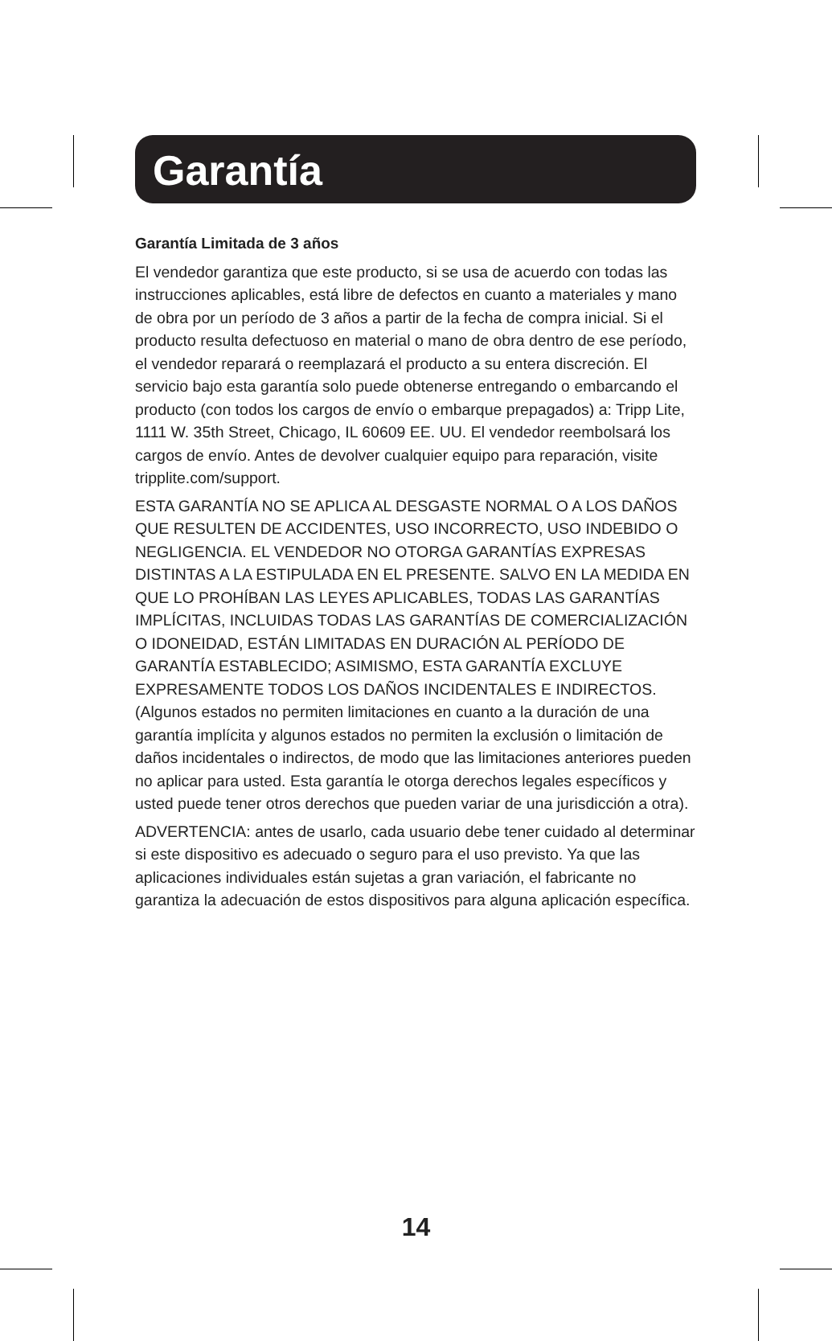Garantía
Garantía Limitada de 3 años
El vendedor garantiza que este producto, si se usa de acuerdo con todas las instrucciones aplicables, está libre de defectos en cuanto a materiales y mano de obra por un período de 3 años a partir de la fecha de compra inicial. Si el producto resulta defectuoso en material o mano de obra dentro de ese período, el vendedor reparará o reemplazará el producto a su entera discreción. El servicio bajo esta garantía solo puede obtenerse entregando o embarcando el producto (con todos los cargos de envío o embarque prepagados) a: Tripp Lite, 1111 W. 35th Street, Chicago, IL 60609 EE. UU. El vendedor reembolsará los cargos de envío. Antes de devolver cualquier equipo para reparación, visite tripplite.com/support.
ESTA GARANTÍA NO SE APLICA AL DESGASTE NORMAL O A LOS DAÑOS QUE RESULTEN DE ACCIDENTES, USO INCORRECTO, USO INDEBIDO O NEGLIGENCIA. EL VENDEDOR NO OTORGA GARANTÍAS EXPRESAS DISTINTAS A LA ESTIPULADA EN EL PRESENTE. SALVO EN LA MEDIDA EN QUE LO PROHÍBAN LAS LEYES APLICABLES, TODAS LAS GARANTÍAS IMPLÍCITAS, INCLUIDAS TODAS LAS GARANTÍAS DE COMERCIALIZACIÓN O IDONEIDAD, ESTÁN LIMITADAS EN DURACIÓN AL PERÍODO DE GARANTÍA ESTABLECIDO; ASIMISMO, ESTA GARANTÍA EXCLUYE EXPRESAMENTE TODOS LOS DAÑOS INCIDENTALES E INDIRECTOS. (Algunos estados no permiten limitaciones en cuanto a la duración de una garantía implícita y algunos estados no permiten la exclusión o limitación de daños incidentales o indirectos, de modo que las limitaciones anteriores pueden no aplicar para usted. Esta garantía le otorga derechos legales específicos y usted puede tener otros derechos que pueden variar de una jurisdicción a otra).
ADVERTENCIA: antes de usarlo, cada usuario debe tener cuidado al determinar si este dispositivo es adecuado o seguro para el uso previsto. Ya que las aplicaciones individuales están sujetas a gran variación, el fabricante no garantiza la adecuación de estos dispositivos para alguna aplicación específica.
14